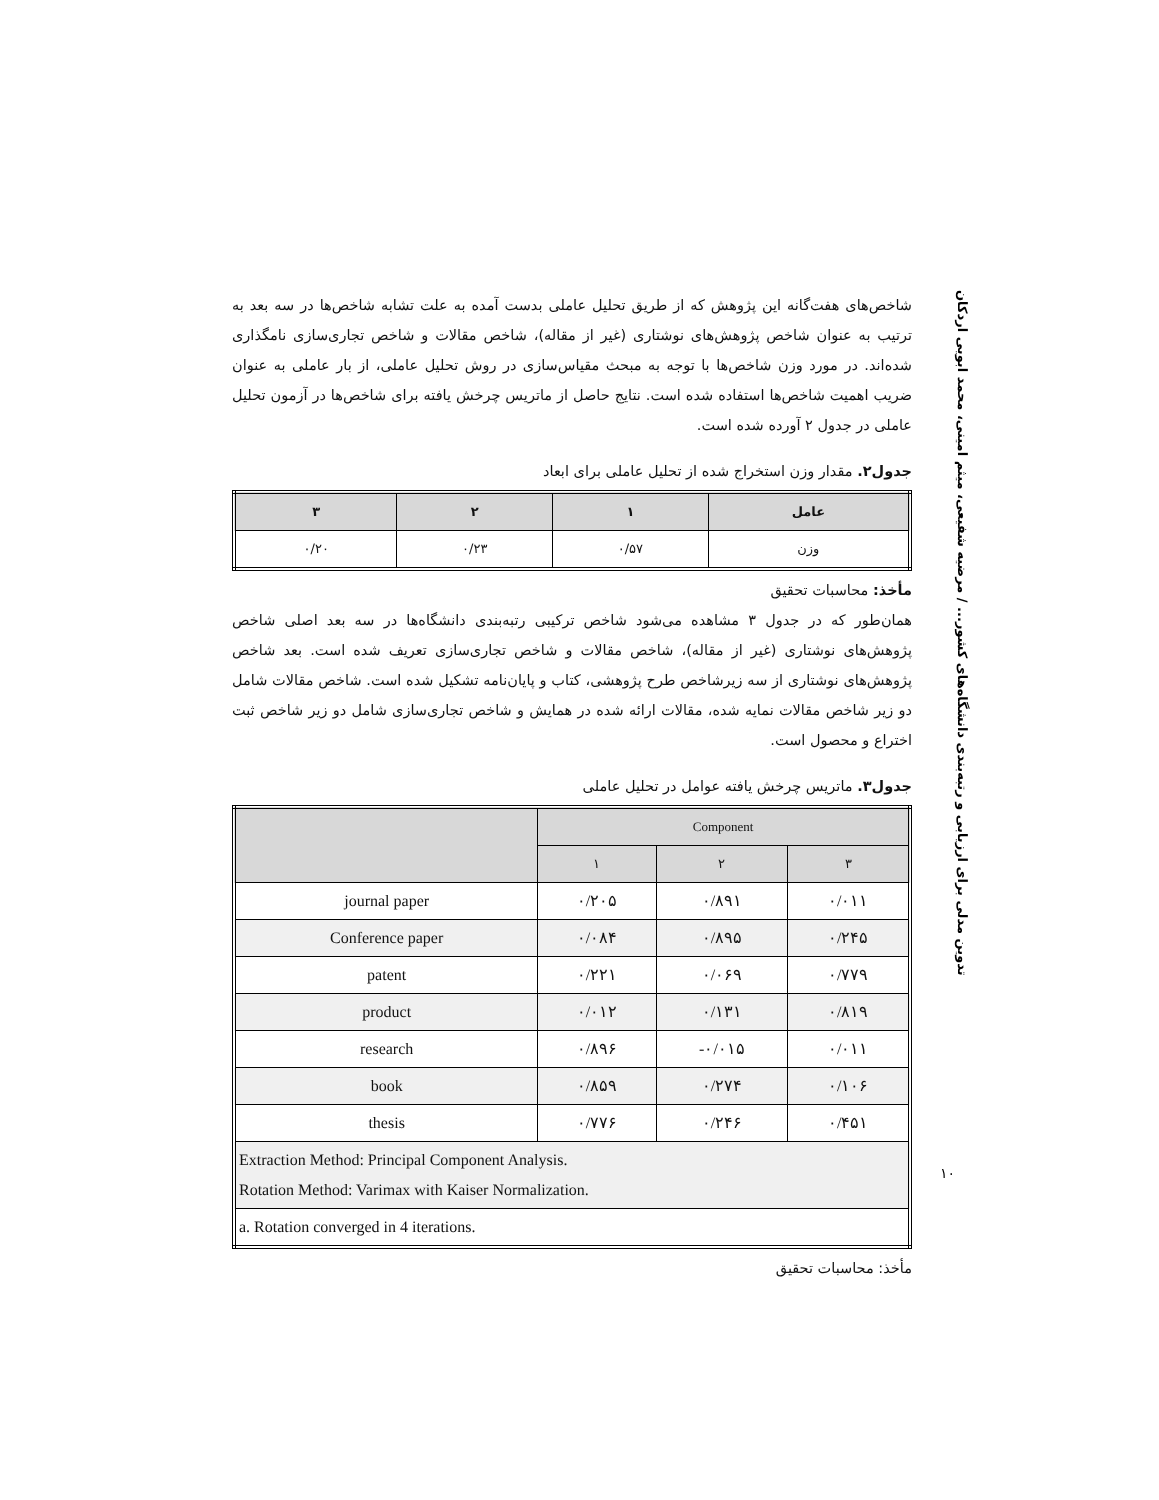تدوین مدلی برای ارزیابی و رتبه‌بندی دانشگاه‌های کشور... / مرضیه شفیعی، میثم امینی، محمد ابویی اردکان
شاخص‌های هفت‌گانه این پژوهش که از طریق تحلیل عاملی بدست آمده به علت تشابه شاخص‌ها در سه بعد به ترتیب به عنوان شاخص پژوهش‌های نوشتاری (غیر از مقاله)، شاخص مقالات و شاخص تجاری‌سازی نامگذاری شده‌اند. در مورد وزن شاخص‌ها با توجه به مبحث مقیاس‌سازی در روش تحلیل عاملی، از بار عاملی به عنوان ضریب اهمیت شاخص‌ها استفاده شده است. نتایج حاصل از ماتریس چرخش یافته برای شاخص‌ها در آزمون تحلیل عاملی در جدول ۲ آورده شده است.
جدول۲. مقدار وزن استخراج شده از تحلیل عاملی برای ابعاد
| عامل | ۱ | ۲ | ۳ |
| --- | --- | --- | --- |
| وزن | ۰/۵۷ | ۰/۲۳ | ۰/۲۰ |
مأخذ: محاسبات تحقیق
همان‌طور که در جدول ۳ مشاهده می‌شود شاخص ترکیبی رتبه‌بندی دانشگاه‌ها در سه بعد اصلی شاخص پژوهش‌های نوشتاری (غیر از مقاله)، شاخص مقالات و شاخص تجاری‌سازی تعریف شده است. بعد شاخص پژوهش‌های نوشتاری از سه زیرشاخص طرح پژوهشی، کتاب و پایان‌نامه تشکیل شده است. شاخص مقالات شامل دو زیر شاخص مقالات نمایه شده، مقالات ارائه شده در همایش و شاخص تجاری‌سازی شامل دو زیر شاخص ثبت اختراع و محصول است.
جدول۳. ماتریس چرخش یافته عوامل در تحلیل عاملی
| | Component | | |
| --- | --- | --- | --- |
| | ۱ | ۲ | ۳ |
| journal paper | ۰/۲۰۵ | ۰/۸۹۱ | ۰/۰۱۱ |
| Conference paper | ۰/۰۸۴ | ۰/۸۹۵ | ۰/۲۴۵ |
| patent | ۰/۲۲۱ | ۰/۰۶۹ | ۰/۷۷۹ |
| product | ۰/۰۱۲ | ۰/۱۳۱ | ۰/۸۱۹ |
| research | ۰/۸۹۶ | -۰/۰۱۵ | ۰/۰۱۱ |
| book | ۰/۸۵۹ | ۰/۲۷۴ | ۰/۱۰۶ |
| thesis | ۰/۷۷۶ | ۰/۲۴۶ | ۰/۴۵۱ |
| Extraction Method: Principal Component Analysis. Rotation Method: Varimax with Kaiser Normalization. | | | |
| a. Rotation converged in 4 iterations. | | | |
مأخذ: محاسبات تحقیق
۱۰